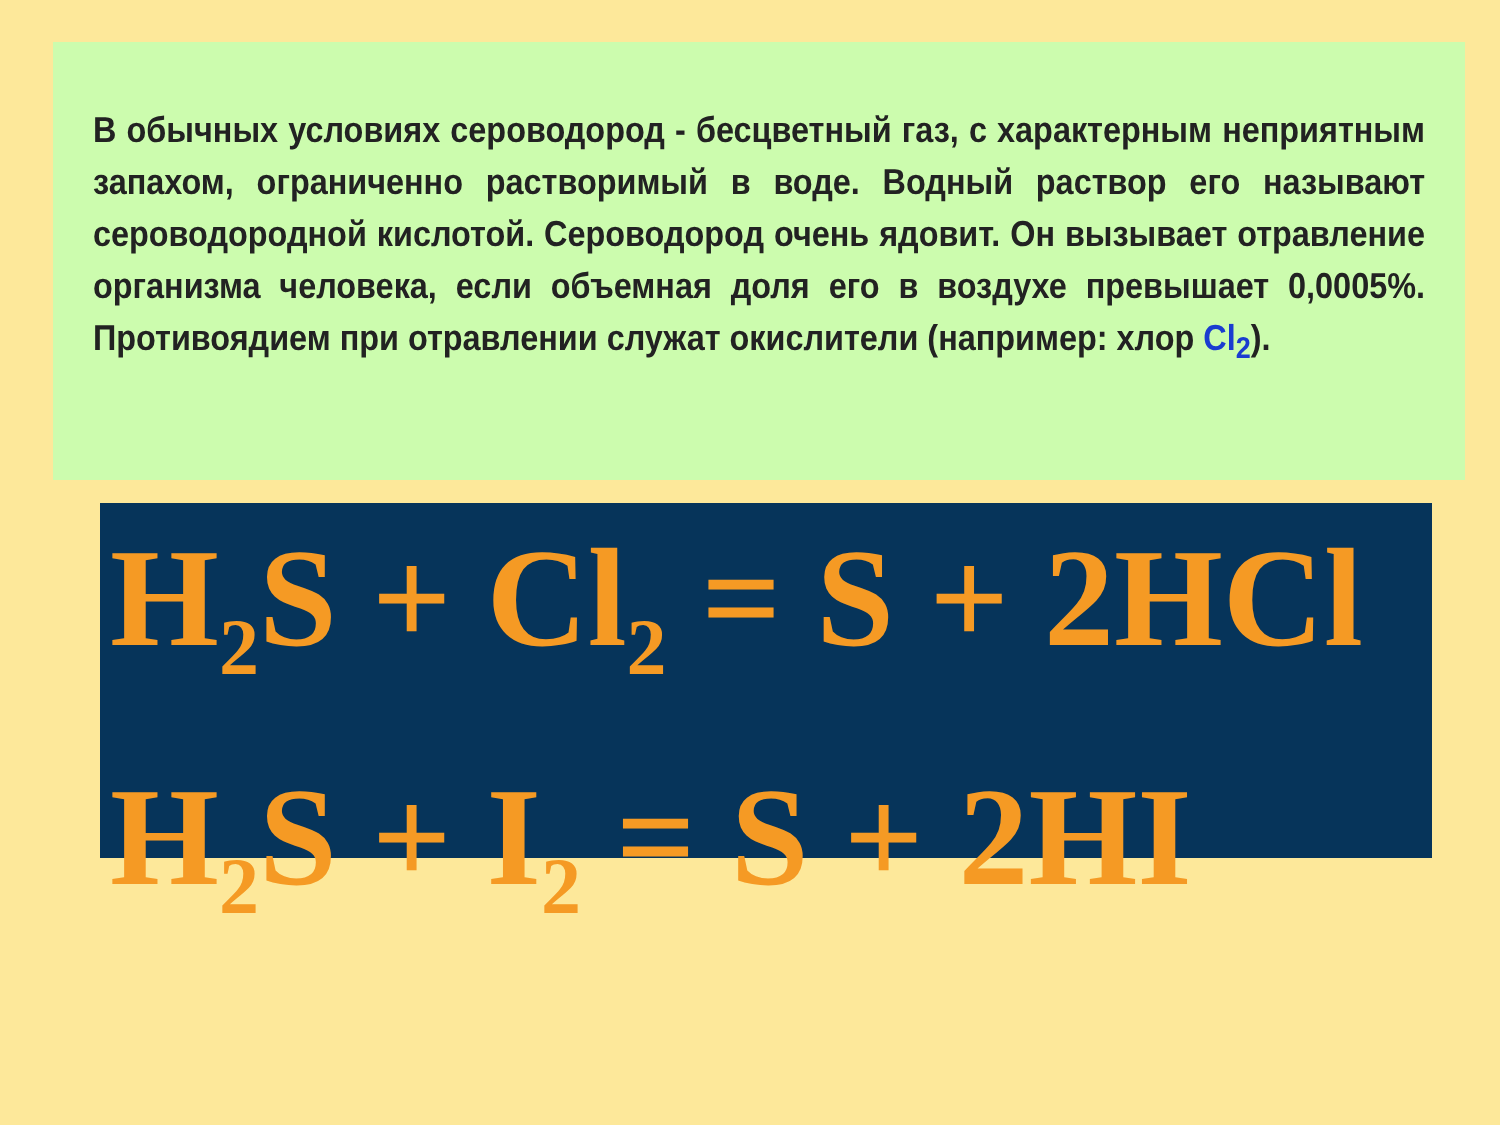В обычных условиях сероводород - бесцветный газ, с характерным неприятным запахом, ограниченно растворимый в воде. Водный раствор его называют сероводородной кислотой. Сероводород очень ядовит. Он вызывает отравление организма человека, если объемная доля его в воздухе превышает 0,0005%. Противоядием при отравлении служат окислители (например: хлор Cl<sub>2</sub>).
H<sub>2</sub>S + Cl<sub>2</sub> = S + 2HCl
H<sub>2</sub>S + I<sub>2</sub> = S + 2HI